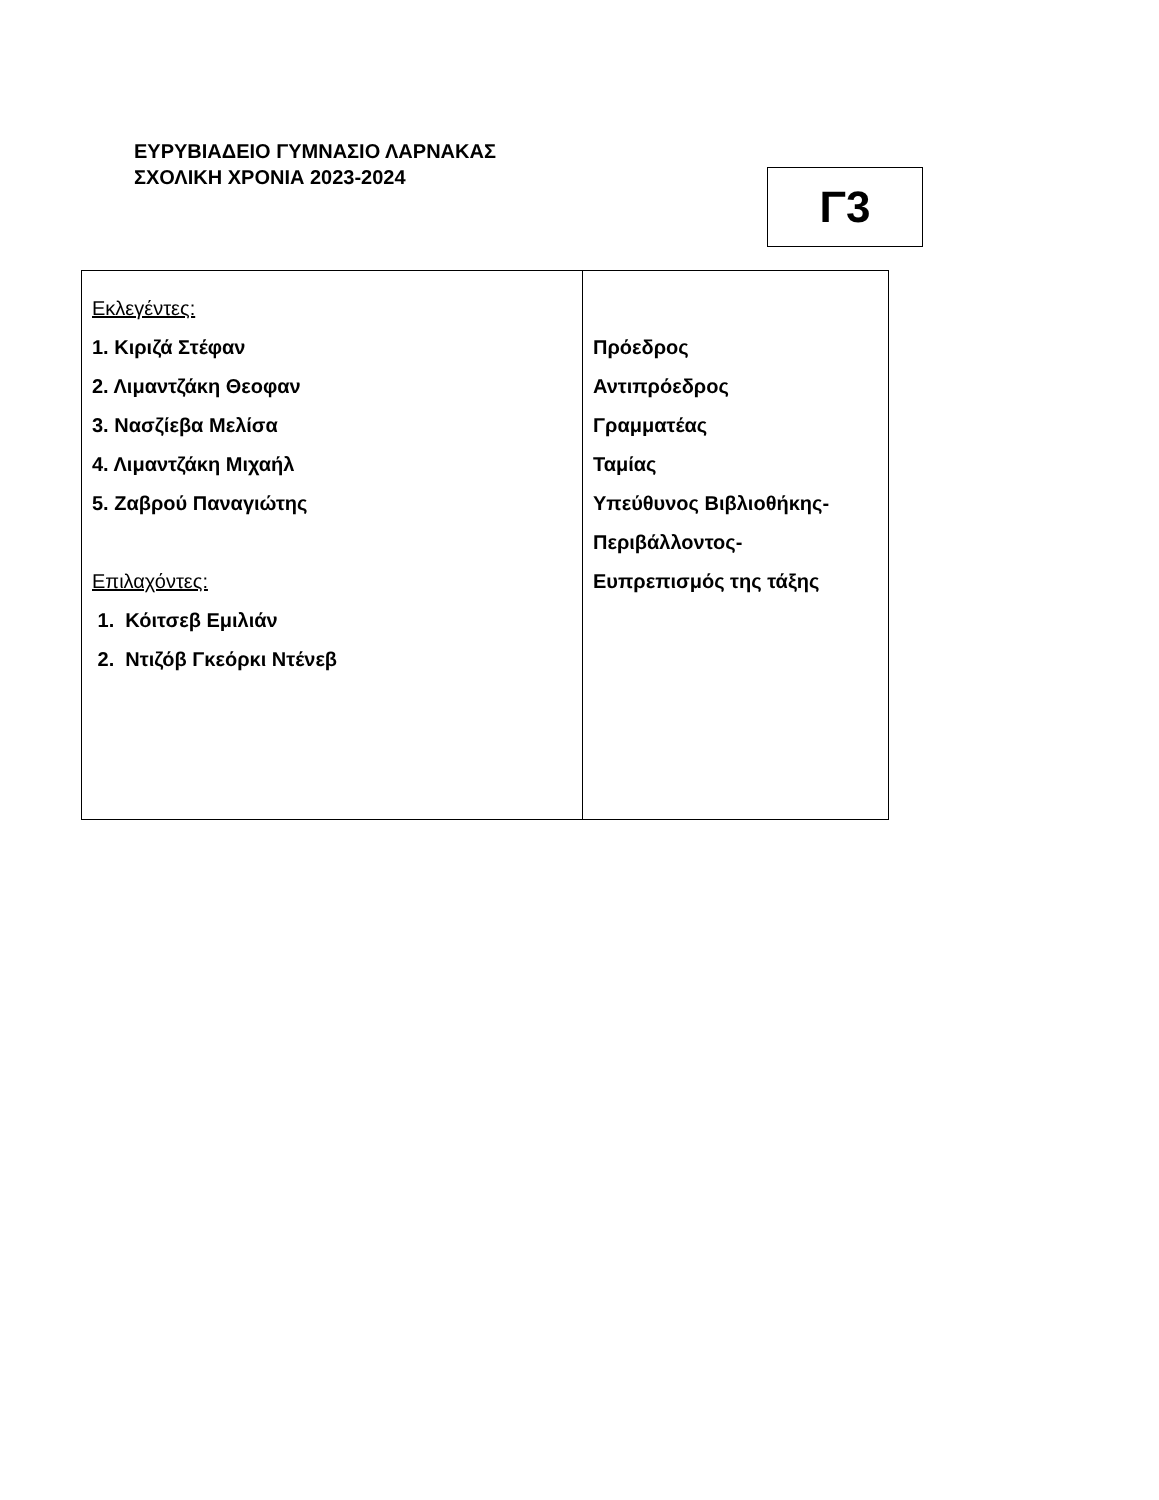ΕΥΡΥΒΙΑΔΕΙΟ ΓΥΜΝΑΣΙΟ ΛΑΡΝΑΚΑΣ
ΣΧΟΛΙΚΗ ΧΡΟΝΙΑ 2023-2024
Γ3
| Εκλεγέντες: 1. Κιριζά Στέφαν 2. Λιμαντζάκη Θεοφαν 3. Νασζίεβα Μελίσα 4. Λιμαντζάκη Μιχαήλ 5. Ζαβρού Παναγιώτης Επιλαχόντες: 1. Κόιτσεβ Εμιλιάν 2. Ντιζόβ Γκεόρκι Ντένεβ | Πρόεδρος Αντιπρόεδρος Γραμματέας Ταμίας Υπεύθυνος Βιβλιοθήκης- Περιβάλλοντος- Ευπρεπισμός της τάξης |